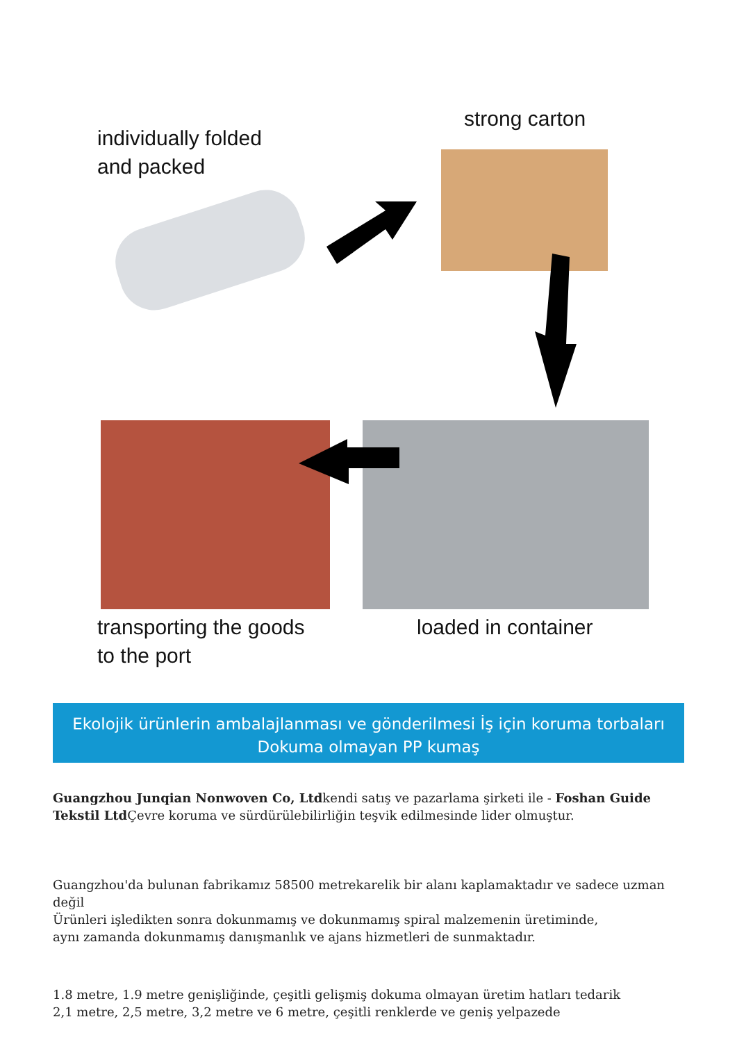individually folded
and packed
strong carton
transporting the goods
to the port
loaded in container
Ekolojik ürünlerin ambalajlanması ve gönderilmesi İş için koruma torbaları Dokuma olmayan PP kumaş
Guangzhou Junqian Nonwoven Co, Ltdkendi satış ve pazarlama şirketi ile - Foshan Guide Tekstil Ltd Çevre koruma ve sürdürülebilirliğin teşvik edilmesinde lider olmuştur.
Guangzhou'da bulunan fabrikamız 58500 metrekarelik bir alanı kaplamaktadır ve sadece uzman değil
Ürünleri işledikten sonra dokunmamış ve dokunmamış spiral malzemenin üretiminde,
aynı zamanda dokunmamış danışmanlık ve ajans hizmetleri de sunmaktadır.
1.8 metre, 1.9 metre genişliğinde, çeşitli gelişmiş dokuma olmayan üretim hatları tedarik
2,1 metre, 2,5 metre, 3,2 metre ve 6 metre, çeşitli renklerde ve geniş yelpazede